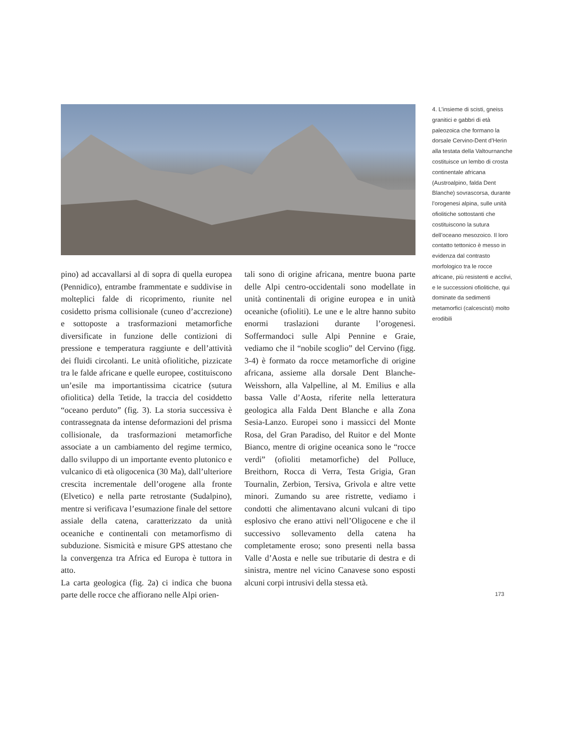4. L’insieme di scisti, gneiss granitici e gabbri di età paleozoica che formano la dorsale Cervino-Dent d’Herin alla testata della Valtournanche costituisce un lembo di crosta continentale africana (Austroalpino, falda Dent Blanche) sovrascorsa, durante l’orogenesi alpina, sulle unità ofiolitiche sottostanti che costituiscono la sutura dell’oceano mesozoico. Il loro contatto tettonico è messo in evidenza dal contrasto morfologico tra le rocce africane, più resistenti e acclivi, e le successioni ofiolitiche, qui dominate da sedimenti metamorfici (calcescisti) molto erodibili
pino) ad accavallarsi al di sopra di quella europea (Pennidico), entrambe frammentate e suddivise in molteplici falde di ricoprimento, riunite nel cosidetto prisma collisionale (cuneo d’accrezione) e sottoposte a trasformazioni metamorfiche diversificate in funzione delle contizioni di pressione e temperatura raggiunte e dell’attività dei fluidi circolanti. Le unità ofiolitiche, pizzicate tra le falde africane e quelle europee, costituiscono un’esile ma importantissima cicatrice (sutura ofiolitica) della Tetide, la traccia del cosiddetto “oceano perduto” (fig. 3). La storia successiva è contrassegnata da intense deformazioni del prisma collisionale, da trasformazioni metamorfiche associate a un cambiamento del regime termico, dallo sviluppo di un importante evento plutonico e vulcanico di età oligocenica (30 Ma), dall’ulteriore crescita incrementale dell’orogene alla fronte (Elvetico) e nella parte retrostante (Sudalpino), mentre si verificava l’esumazione finale del settore assiale della catena, caratterizzato da unità oceaniche e continentali con metamorfismo di subduzione. Sismicità e misure GPS attestano che la convergenza tra Africa ed Europa è tuttora in atto.
La carta geologica (fig. 2a) ci indica che buona parte delle rocce che affiorano nelle Alpi orien-
tali sono di origine africana, mentre buona parte delle Alpi centro-occidentali sono modellate in unità continentali di origine europea e in unità oceaniche (ofioliti). Le une e le altre hanno subito enormi traslazioni durante l’orogenesi. Soffermandoci sulle Alpi Pennine e Graie, vediamo che il “nobile scoglio” del Cervino (figg. 3-4) è formato da rocce metamorfiche di origine africana, assieme alla dorsale Dent Blanche-Weisshorn, alla Valpelline, al M. Emilius e alla bassa Valle d’Aosta, riferite nella letteratura geologica alla Falda Dent Blanche e alla Zona Sesia-Lanzo. Europei sono i massicci del Monte Rosa, del Gran Paradiso, del Ruitor e del Monte Bianco, mentre di origine oceanica sono le “rocce verdi” (ofioliti metamorfiche) del Polluce, Breithorn, Rocca di Verra, Testa Grigia, Gran Tournalin, Zerbion, Tersiva, Grivola e altre vette minori. Zumando su aree ristrette, vediamo i condotti che alimentavano alcuni vulcani di tipo esplosivo che erano attivi nell’Oligocene e che il successivo sollevamento della catena ha completamente eroso; sono presenti nella bassa Valle d’Aosta e nelle sue tributarie di destra e di sinistra, mentre nel vicino Canavese sono esposti alcuni corpi intrusivi della stessa età.
173